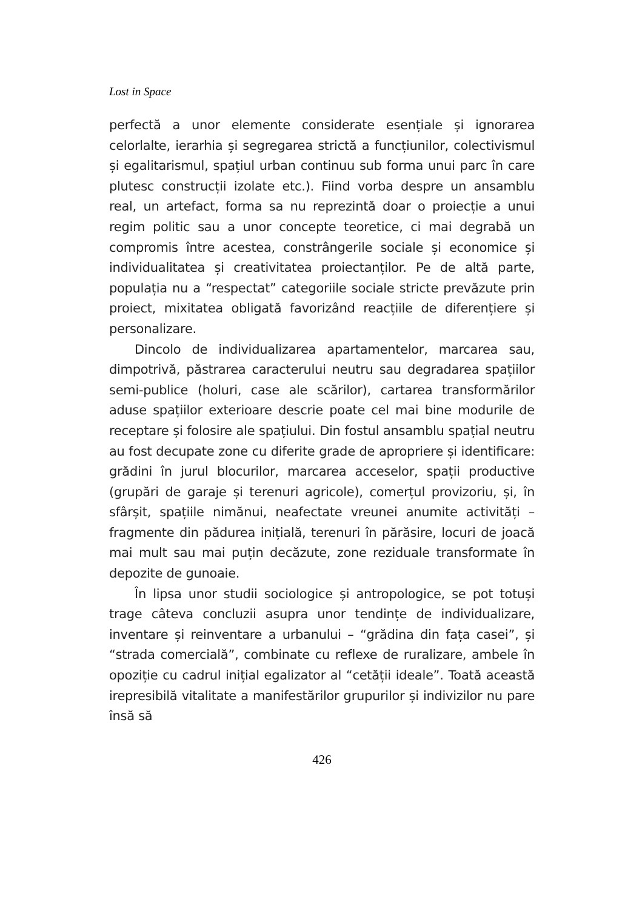Lost in Space
perfectă a unor elemente considerate esențiale și ignorarea celorlalte, ierarhia și segregarea strictă a funcțiunilor, colectivismul și egalitarismul, spațiul urban continuu sub forma unui parc în care plutesc construcții izolate etc.). Fiind vorba despre un ansamblu real, un artefact, forma sa nu reprezintă doar o proiecție a unui regim politic sau a unor concepte teoretice, ci mai degrabă un compromis între acestea, constrângerile sociale și economice și individualitatea și creativitatea proiectanților. Pe de altă parte, populația nu a “respectat” categoriile sociale stricte prevăzute prin proiect, mixitatea obligată favorizând reacțiile de diferențiere și personalizare.
Dincolo de individualizarea apartamentelor, marcarea sau, dimpotrivă, păstrarea caracterului neutru sau degradarea spațiilor semi-publice (holuri, case ale scărilor), cartarea transformărilor aduse spațiilor exterioare descrie poate cel mai bine modurile de receptare și folosire ale spațiului. Din fostul ansamblu spațial neutru au fost decupate zone cu diferite grade de apropriere și identificare: grădini în jurul blocurilor, marcarea acceselor, spații productive (grupări de garaje și terenuri agricole), comerțul provizoriu, și, în sfârșit, spațiile nimănui, neafectate vreunei anumite activități – fragmente din pădurea inițială, terenuri în părăsire, locuri de joacă mai mult sau mai puțin decăzute, zone reziduale transformate în depozite de gunoaie.
În lipsa unor studii sociologice și antropologice, se pot totuși trage câteva concluzii asupra unor tendințe de individualizare, inventare și reinventare a urbanului – “grădina din fața casei”, și “strada comercială”, combinate cu reflexe de ruralizare, ambele în opoziție cu cadrul inițial egalizator al “cetății ideale”. Toată această irepresibilă vitalitate a manifestărilor grupurilor și indivizilor nu pare însă să
426